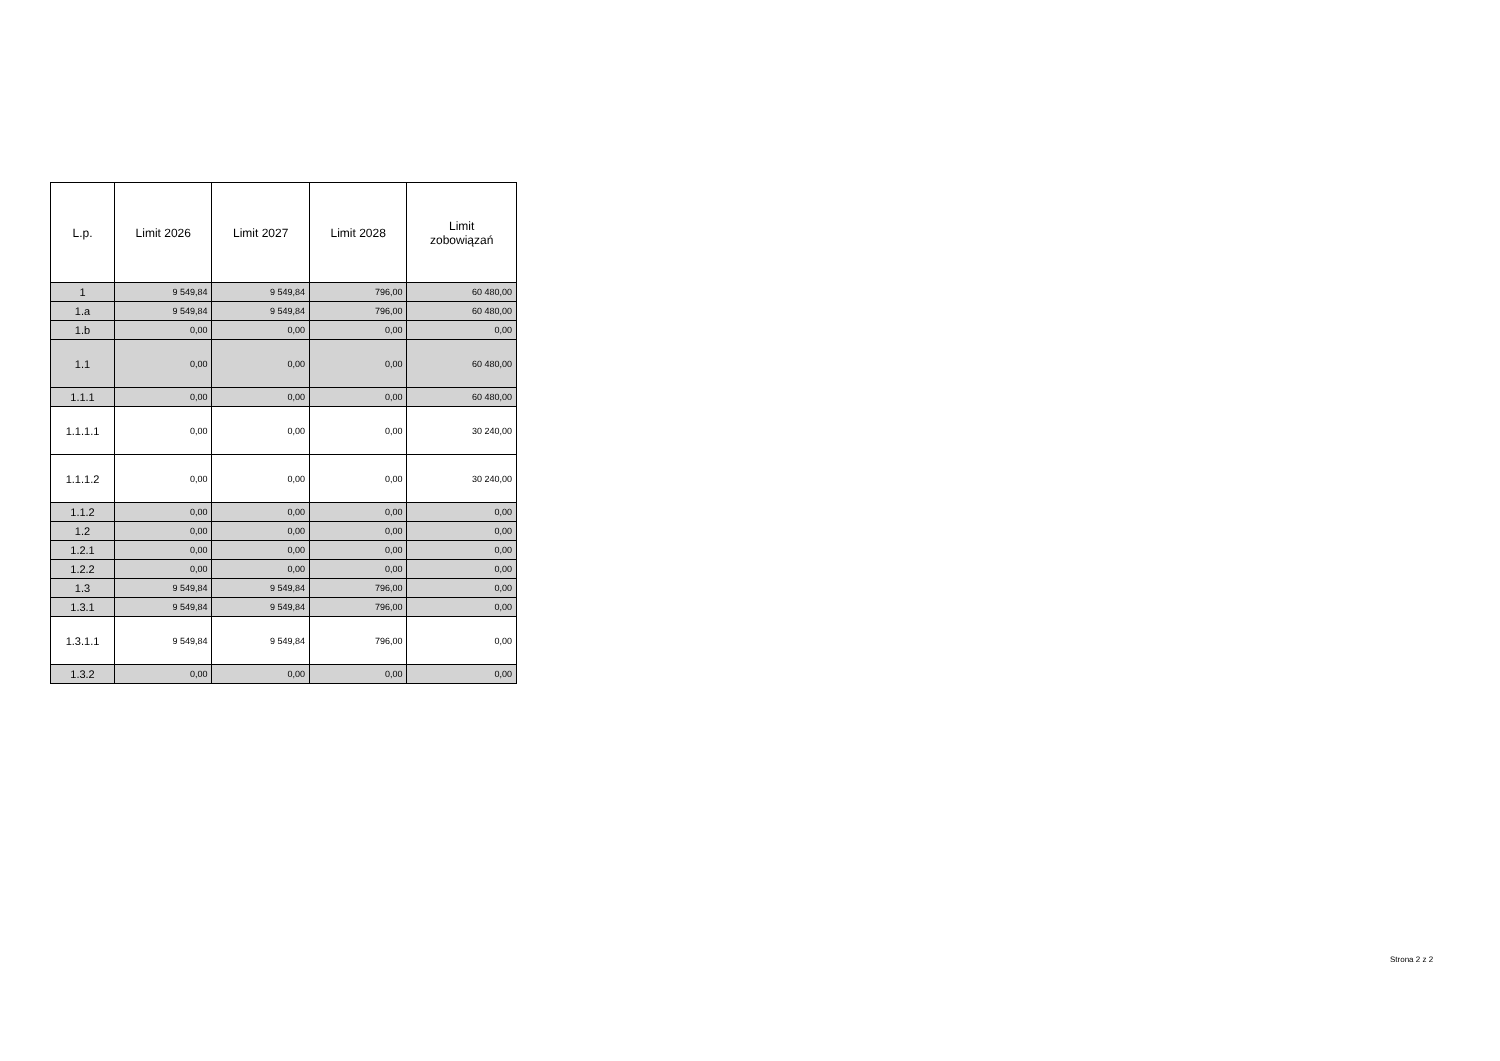| L.p. | Limit 2026 | Limit 2027 | Limit 2028 | Limit zobowiązań |
| --- | --- | --- | --- | --- |
| 1 | 9 549,84 | 9 549,84 | 796,00 | 60 480,00 |
| 1.a | 9 549,84 | 9 549,84 | 796,00 | 60 480,00 |
| 1.b | 0,00 | 0,00 | 0,00 | 0,00 |
| 1.1 | 0,00 | 0,00 | 0,00 | 60 480,00 |
| 1.1.1 | 0,00 | 0,00 | 0,00 | 60 480,00 |
| 1.1.1.1 | 0,00 | 0,00 | 0,00 | 30 240,00 |
| 1.1.1.2 | 0,00 | 0,00 | 0,00 | 30 240,00 |
| 1.1.2 | 0,00 | 0,00 | 0,00 | 0,00 |
| 1.2 | 0,00 | 0,00 | 0,00 | 0,00 |
| 1.2.1 | 0,00 | 0,00 | 0,00 | 0,00 |
| 1.2.2 | 0,00 | 0,00 | 0,00 | 0,00 |
| 1.3 | 9 549,84 | 9 549,84 | 796,00 | 0,00 |
| 1.3.1 | 9 549,84 | 9 549,84 | 796,00 | 0,00 |
| 1.3.1.1 | 9 549,84 | 9 549,84 | 796,00 | 0,00 |
| 1.3.2 | 0,00 | 0,00 | 0,00 | 0,00 |
Strona 2 z 2